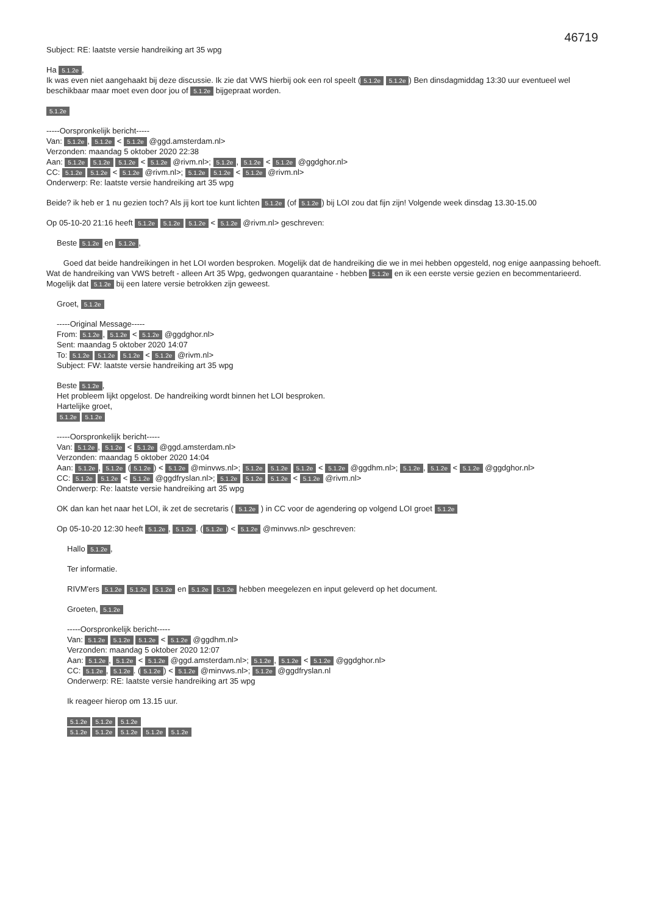46719
Subject: RE: laatste versie handreiking art 35 wpg
Ha 5.1.2e,
Ik was even niet aangehaakt bij deze discussie. Ik zie dat VWS hierbij ook een rol speelt (5.1.2e 5.1.2e) Ben dinsdagmiddag 13:30 uur eventueel wel beschikbaar maar moet even door jou of 5.1.2e bijgepraat worden.
5.1.2e
-----Oorspronkelijk bericht-----
Van: 5.1.2e, 5.1.2e < 5.1.2e @ggd.amsterdam.nl>
Verzonden: maandag 5 oktober 2020 22:38
Aan: 5.1.2e 5.1.2e 5.1.2e < 5.1.2e @rivm.nl>; 5.1.2e, 5.1.2e < 5.1.2e @ggdghor.nl>
CC: 5.1.2e 5.1.2e < 5.1.2e @rivm.nl>; 5.1.2e 5.1.2e < 5.1.2e @rivm.nl>
Onderwerp: Re: laatste versie handreiking art 35 wpg
Beide? ik heb er 1 nu gezien toch? Als jij kort toe kunt lichten 5.1.2e (of 5.1.2e) bij LOI zou dat fijn zijn! Volgende week dinsdag 13.30-15.00
Op 05-10-20 21:16 heeft 5.1.2e 5.1.2e 5.1.2e < 5.1.2e @rivm.nl> geschreven:
Beste 5.1.2e en 5.1.2e,
Goed dat beide handreikingen in het LOI worden besproken. Mogelijk dat de handreiking die we in mei hebben opgesteld, nog enige aanpassing behoeft. Wat de handreiking van VWS betreft - alleen Art 35 Wpg, gedwongen quarantaine - hebben 5.1.2e en ik een eerste versie gezien en becommentarieerd. Mogelijk dat 5.1.2e bij een latere versie betrokken zijn geweest.
Groet, 5.1.2e
-----Original Message-----
From: 5.1.2e, 5.1.2e < 5.1.2e @ggdghor.nl>
Sent: maandag 5 oktober 2020 14:07
To: 5.1.2e 5.1.2e 5.1.2e < 5.1.2e @rivm.nl>
Subject: FW: laatste versie handreiking art 35 wpg
Beste 5.1.2e,
Het probleem lijkt opgelost. De handreiking wordt binnen het LOI besproken.
Hartelijke groet,
5.1.2e 5.1.2e
-----Oorspronkelijk bericht-----
Van: 5.1.2e, 5.1.2e < 5.1.2e @ggd.amsterdam.nl>
Verzonden: maandag 5 oktober 2020 14:04
Aan: 5.1.2e, 5.1.2e (5.1.2e) < 5.1.2e @minvws.nl>; 5.1.2e 5.1.2e 5.1.2e < 5.1.2e @ggdhm.nl>; 5.1.2e, 5.1.2e < 5.1.2e @ggdghor.nl>
CC: 5.1.2e 5.1.2e < 5.1.2e @ggdfryslan.nl>; 5.1.2e 5.1.2e 5.1.2e < 5.1.2e @rivm.nl>
Onderwerp: Re: laatste versie handreiking art 35 wpg
OK dan kan het naar het LOI, ik zet de secretaris ( 5.1.2e ) in CC voor de agendering op volgend LOI groet 5.1.2e
Op 05-10-20 12:30 heeft 5.1.2e, 5.1.2e. (5.1.2e) < 5.1.2e @minvws.nl> geschreven:
Hallo 5.1.2e,
Ter informatie.
RIVM'ers 5.1.2e 5.1.2e 5.1.2e en 5.1.2e 5.1.2e hebben meegelezen en input geleverd op het document.
Groeten, 5.1.2e
-----Oorspronkelijk bericht-----
Van: 5.1.2e 5.1.2e 5.1.2e < 5.1.2e @ggdhm.nl>
Verzonden: maandag 5 oktober 2020 12:07
Aan: 5.1.2e, 5.1.2e < 5.1.2e @ggd.amsterdam.nl>; 5.1.2e, 5.1.2e < 5.1.2e @ggdghor.nl>
CC: 5.1.2e, 5.1.2e. (5.1.2e) < 5.1.2e @minvws.nl>; 5.1.2e @ggdfryslan.nl
Onderwerp: RE: laatste versie handreiking art 35 wpg
Ik reageer hierop om 13.15 uur.
5.1.2e 5.1.2e 5.1.2e
5.1.2e 5.1.2e 5.1.2e 5.1.2e 5.1.2e